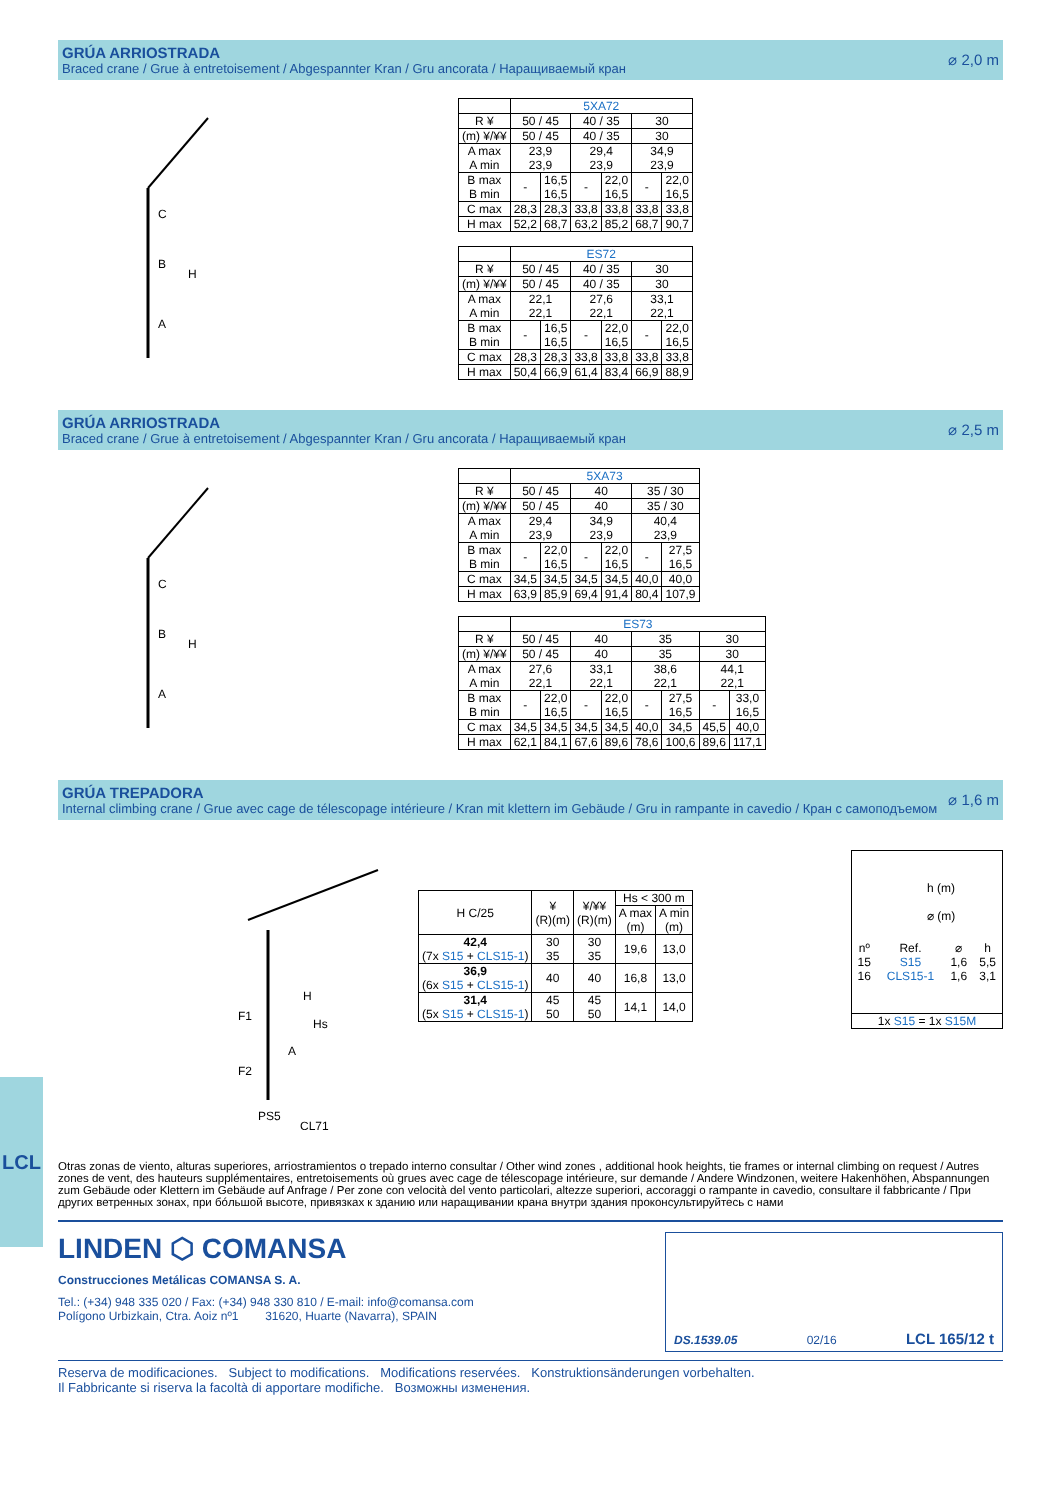GRÚA ARRIOSTRADA
Braced crane / Grue à entretoisement / Abgespannter Kran / Gru ancorata / Наращиваемый кран
⌀ 2,0 m
C
B
A
H
| | 5XA72 | | | | | |
| R ¥ | 50 / 45 | | 40 / 35 | | 30 | |
| (m) ¥/¥¥ | 50 / 45 | | 40 / 35 | | 30 | |
| A max A min | 23,9 23,9 | | 29,4 23,9 | | 34,9 23,9 | |
| B max B min | - | 16,5 16,5 | - | 22,0 16,5 | - | 22,0 16,5 |
| C max | 28,3 | 28,3 | 33,8 | 33,8 | 33,8 | 33,8 |
| H max | 52,2 | 68,7 | 63,2 | 85,2 | 68,7 | 90,7 |
| | ES72 | | | | | |
| R ¥ | 50 / 45 | | 40 / 35 | | 30 | |
| (m) ¥/¥¥ | 50 / 45 | | 40 / 35 | | 30 | |
| A max A min | 22,1 22,1 | | 27,6 22,1 | | 33,1 22,1 | |
| B max B min | - | 16,5 16,5 | - | 22,0 16,5 | - | 22,0 16,5 |
| C max | 28,3 | 28,3 | 33,8 | 33,8 | 33,8 | 33,8 |
| H max | 50,4 | 66,9 | 61,4 | 83,4 | 66,9 | 88,9 |
GRÚA ARRIOSTRADA
Braced crane / Grue à entretoisement / Abgespannter Kran / Gru ancorata / Наращиваемый кран
⌀ 2,5 m
C
B
A
H
| | 5XA73 | | | | | |
| R ¥ | 50 / 45 | | 40 | | 35 / 30 | |
| (m) ¥/¥¥ | 50 / 45 | | 40 | | 35 / 30 | |
| A max A min | 29,4 23,9 | | 34,9 23,9 | | 40,4 23,9 | |
| B max B min | - | 22,0 16,5 | - | 22,0 16,5 | - | 27,5 16,5 |
| C max | 34,5 | 34,5 | 34,5 | 34,5 | 40,0 | 40,0 |
| H max | 63,9 | 85,9 | 69,4 | 91,4 | 80,4 | 107,9 |
| | ES73 | | | | | | | |
| R ¥ | 50 / 45 | | 40 | | 35 | | 30 | |
| (m) ¥/¥¥ | 50 / 45 | | 40 | | 35 | | 30 | |
| A max A min | 27,6 22,1 | | 33,1 22,1 | | 38,6 22,1 | | 44,1 22,1 | |
| B max B min | - | 22,0 16,5 | - | 22,0 16,5 | - | 27,5 16,5 | - | 33,0 16,5 |
| C max | 34,5 | 34,5 | 34,5 | 34,5 | 40,0 | 34,5 | 45,5 | 40,0 |
| H max | 62,1 | 84,1 | 67,6 | 89,6 | 78,6 | 100,6 | 89,6 | 117,1 |
GRÚA TREPADORA
Internal climbing crane / Grue avec cage de télescopage intérieure / Kran mit klettern im Gebäude / Gru in rampante in cavedio / Кран с самоподъемом
⌀ 1,6 m
H
Hs
A
F1
F2
PS5
CL71
| H C/25 | ¥ (R)(m) | ¥/¥¥ (R)(m) | Hs < 300 m | |
| | | | A max (m) | A min (m) |
| 42,4 (7x S15 + CLS15-1 ) | 30 35 | 30 35 | 19,6 | 13,0 |
| 36,9 (6x S15 + CLS15-1 ) | 40 | 40 | 16,8 | 13,0 |
| 31,4 (5x S15 + CLS15-1 ) | 45 50 | 45 50 | 14,1 | 14,0 |
h (m)
⌀ (m)
| nº | Ref. | ⌀ | h |
| 15 | S15 | 1,6 | 5,5 |
| 16 | CLS15-1 | 1,6 | 3,1 |
1x S15 = 1x S15M
LCL
Otras zonas de viento, alturas superiores, arriostramientos o trepado interno consultar / Other wind zones , additional hook heights, tie frames or internal climbing on request / Autres zones de vent, des hauteurs supplémentaires, entretoisements où grues avec cage de télescopage intérieure, sur demande / Andere Windzonen, weitere Hakenhöhen, Abspannungen zum Gebäude oder Klettern im Gebäude auf Anfrage / Per zone con velocità del vento particolari, altezze superiori, accoraggi o rampante in cavedio, consultare il fabbricante / При других ветренных зонах, при бóльшой высоте, привязках к зданию или наращивании крана внутри здания проконсультируйтесь с нами
LINDEN ⬡ COMANSA
Construcciones Metálicas COMANSA S. A.
Tel.: (+34) 948 335 020 / Fax: (+34) 948 330 810 / E-mail: info@comansa.com
Polígono Urbizkain, Ctra. Aoiz nº1 31620, Huarte (Navarra), SPAIN
DS.1539.05 02/16 LCL 165/12 t
Reserva de modificaciones. Subject to modifications. Modifications reservées. Konstruktionsänderungen vorbehalten.
Il Fabbricante si riserva la facoltà di apportare modifiche. Возможны изменения.